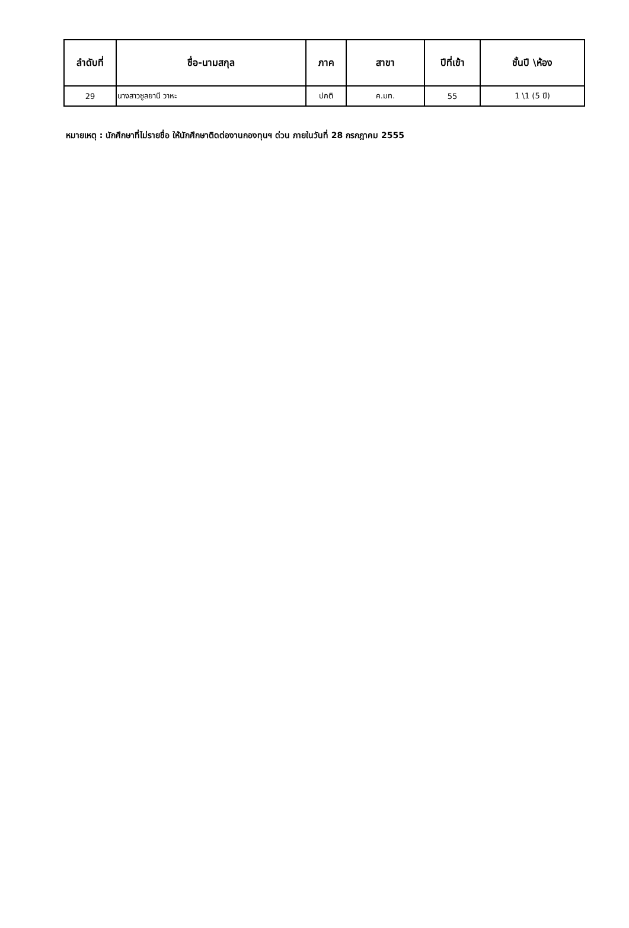| ลำดับที่ | ชื่อ-นามสกุล | ภาค | สาขา | ปีที่เข้า | ชั้นปี \ห้อง |
| --- | --- | --- | --- | --- | --- |
| 29 | นางสาวซูลยานี วาหะ | ปกติ | ค.มท. | 55 | 1 \1 (5 ปี) |
หมายเหตุ : นักศึกษาที่ไม่รายชื่อ ให้นักศึกษาติดต่องานกองทุนฯ ด่วน ภายในวันที่ 28 กรกฎาคม 2555